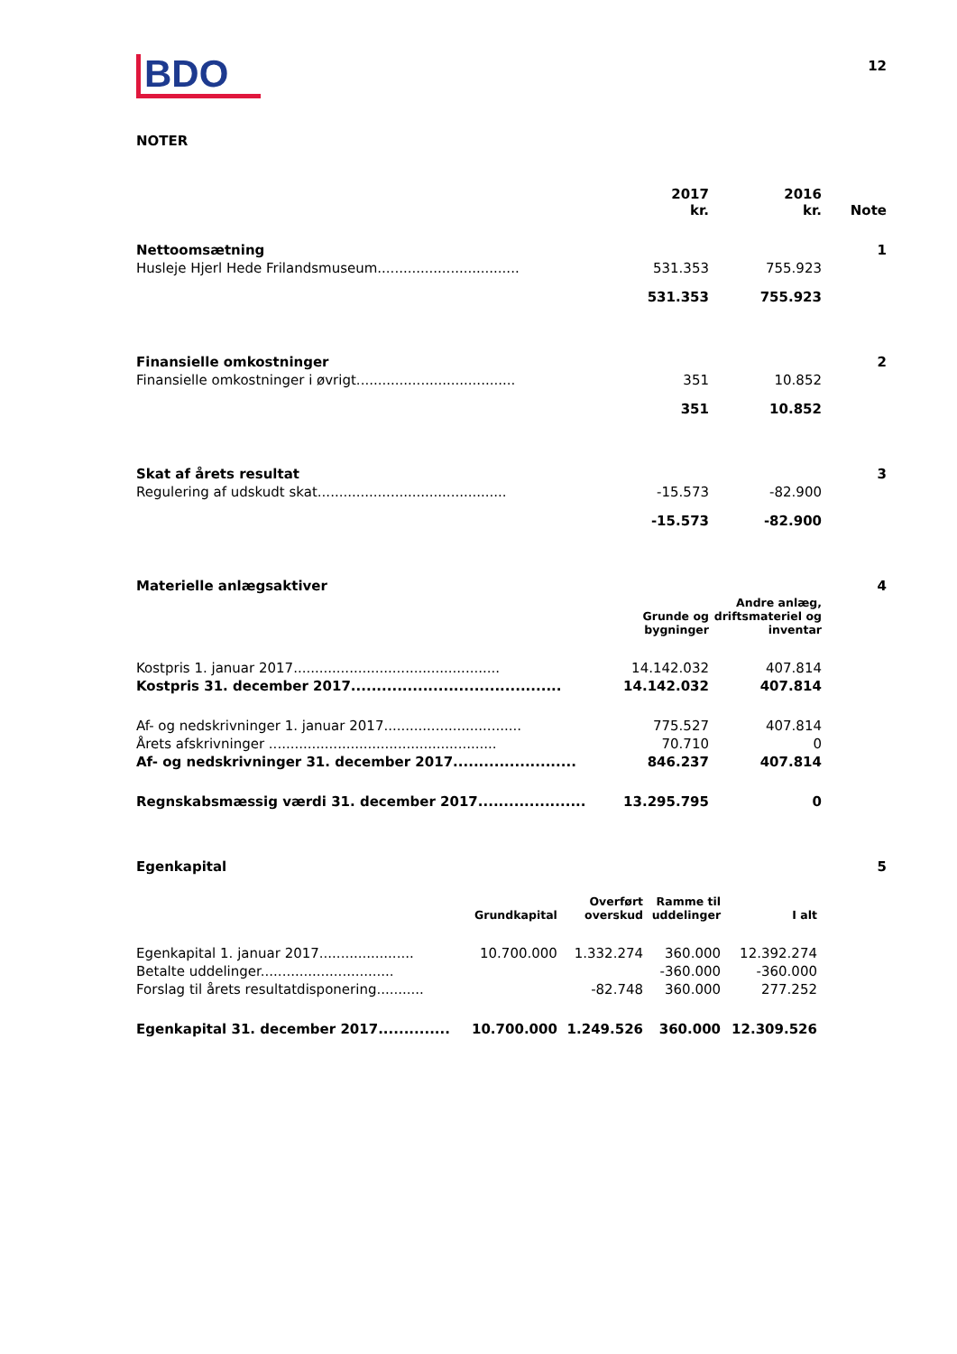BDO
12
NOTER
| | 2017 kr. | 2016 kr. | Note |
| Nettoomsætning | | | 1 |
| Husleje Hjerl Hede Frilandsmuseum................................. | 531.353 | 755.923 | |
| | 531.353 | 755.923 | |
| Finansielle omkostninger | | | 2 |
| Finansielle omkostninger i øvrigt..................................... | 351 | 10.852 | |
| | 351 | 10.852 | |
| Skat af årets resultat | | | 3 |
| Regulering af udskudt skat............................................ | -15.573 | -82.900 | |
| | -15.573 | -82.900 | |
| Materielle anlægsaktiver | | | 4 |
| | Grunde og bygninger | Andre anlæg, driftsmateriel og inventar | |
| Kostpris 1. januar 2017................................................ | 14.142.032 | 407.814 | |
| Kostpris 31. december 2017......................................... | 14.142.032 | 407.814 | |
| Af- og nedskrivninger 1. januar 2017................................ | 775.527 | 407.814 | |
| Årets afskrivninger ..................................................... | 70.710 | 0 | |
| Af- og nedskrivninger 31. december 2017........................ | 846.237 | 407.814 | |
| Regnskabsmæssig værdi 31. december 2017..................... | 13.295.795 | 0 | |
| Egenkapital | | | 5 |
| | Grundkapital | Overført overskud | Ramme til uddelinger | I alt |
| Egenkapital 1. januar 2017...................... | 10.700.000 | 1.332.274 | 360.000 | 12.392.274 |
| Betalte uddelinger............................... | | | -360.000 | -360.000 |
| Forslag til årets resultatdisponering........... | | -82.748 | 360.000 | 277.252 |
| Egenkapital 31. december 2017.............. | 10.700.000 | 1.249.526 | 360.000 | 12.309.526 |